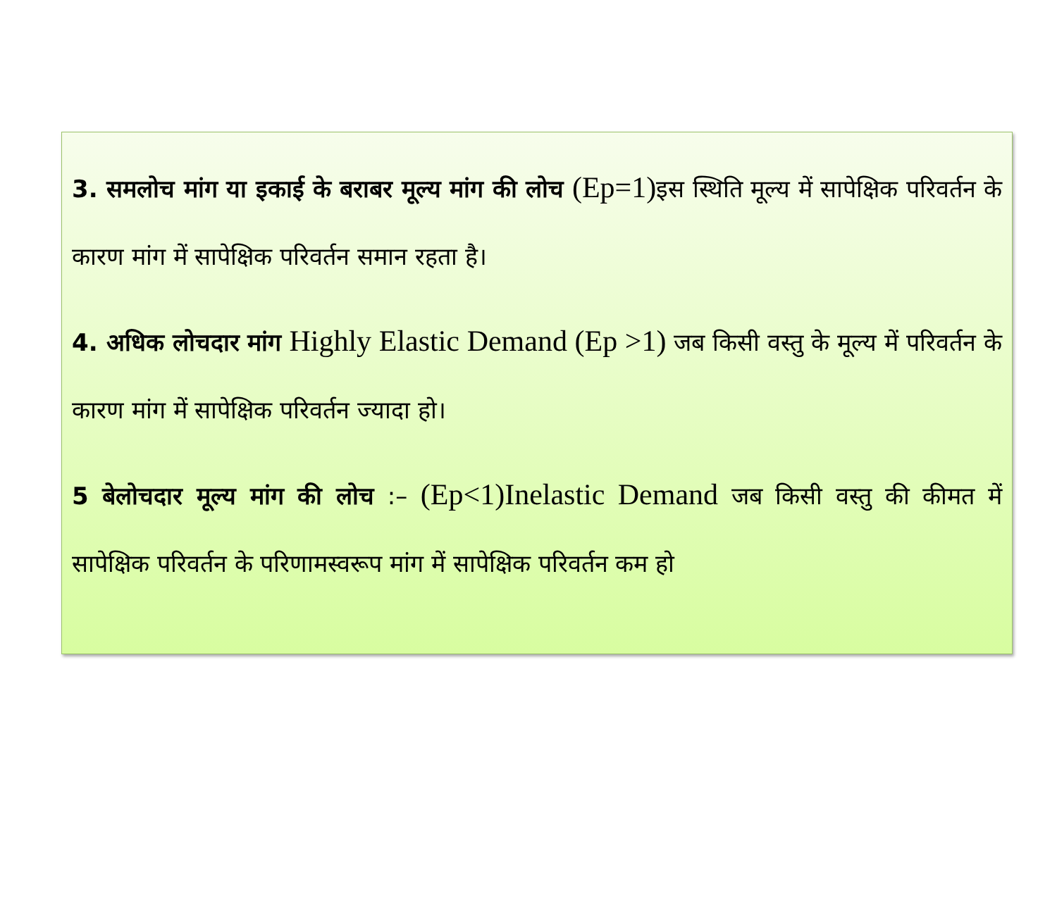3. समलोच मांग या इकाई के बराबर मूल्य मांग की लोच (Ep=1) इस स्थिति मूल्य में सापेक्षिक परिवर्तन के कारण मांग में सापेक्षिक परिवर्तन समान रहता है।
4. अधिक लोचदार मांग Highly Elastic Demand (Ep >1) जब किसी वस्तु के मूल्य में परिवर्तन के कारण मांग में सापेक्षिक परिवर्तन ज्यादा हो।
5 बेलोचदार मूल्य मांग की लोच :– (Ep<1)Inelastic Demand जब किसी वस्तु की कीमत में सापेक्षिक परिवर्तन के परिणामस्वरूप मांग में सापेक्षिक परिवर्तन कम हो